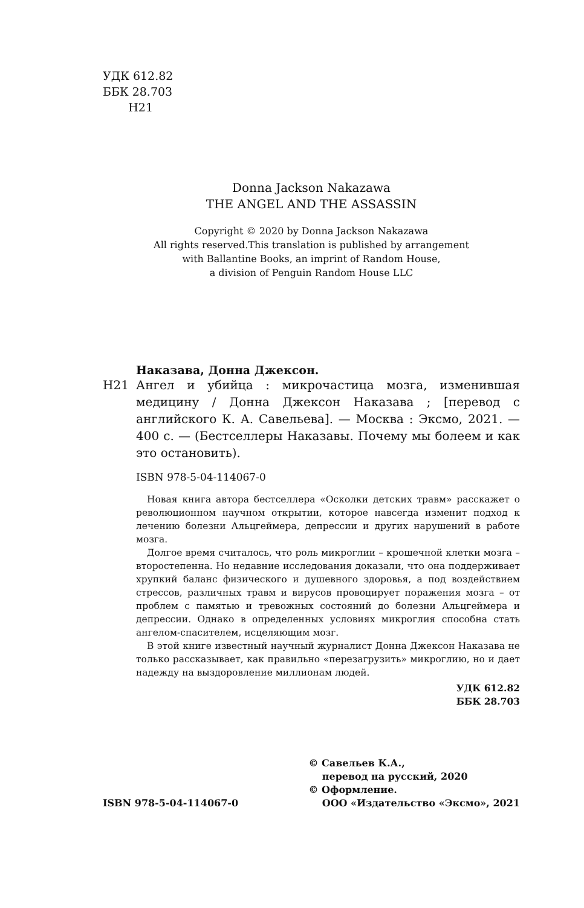УДК 612.82
ББК 28.703
Н21
Donna Jackson Nakazawa
THE ANGEL AND THE ASSASSIN
Copyright © 2020 by Donna Jackson Nakazawa
All rights reserved.This translation is published by arrangement
with Ballantine Books, an imprint of Random House,
a division of Penguin Random House LLC
Наказава, Донна Джексон.
Н21 Ангел и убийца : микрочастица мозга, изменившая медицину / Донна Джексон Наказава ; [перевод с английского К. А. Савельева]. — Москва : Эксмо, 2021. — 400 с. — (Бестселлеры Наказавы. Почему мы болеем и как это остановить).
ISBN 978-5-04-114067-0
Новая книга автора бестселлера «Осколки детских травм» расскажет о революционном научном открытии, которое навсегда изменит подход к лечению болезни Альцгеймера, депрессии и других нарушений в работе мозга.
Долгое время считалось, что роль микроглии – крошечной клетки мозга – второстепенна. Но недавние исследования доказали, что она поддерживает хрупкий баланс физического и душевного здоровья, а под воздействием стрессов, различных травм и вирусов провоцирует поражения мозга – от проблем с памятью и тревожных состояний до болезни Альцгеймера и депрессии. Однако в определенных условиях микроглия способна стать ангелом-спасителем, исцеляющим мозг.
В этой книге известный научный журналист Донна Джексон Наказава не только рассказывает, как правильно «перезагрузить» микроглию, но и дает надежду на выздоровление миллионам людей.
УДК 612.82
ББК 28.703
ISBN 978-5-04-114067-0
© Савельев К.А.,
перевод на русский, 2020
© Оформление.
ООО «Издательство «Эксмо», 2021